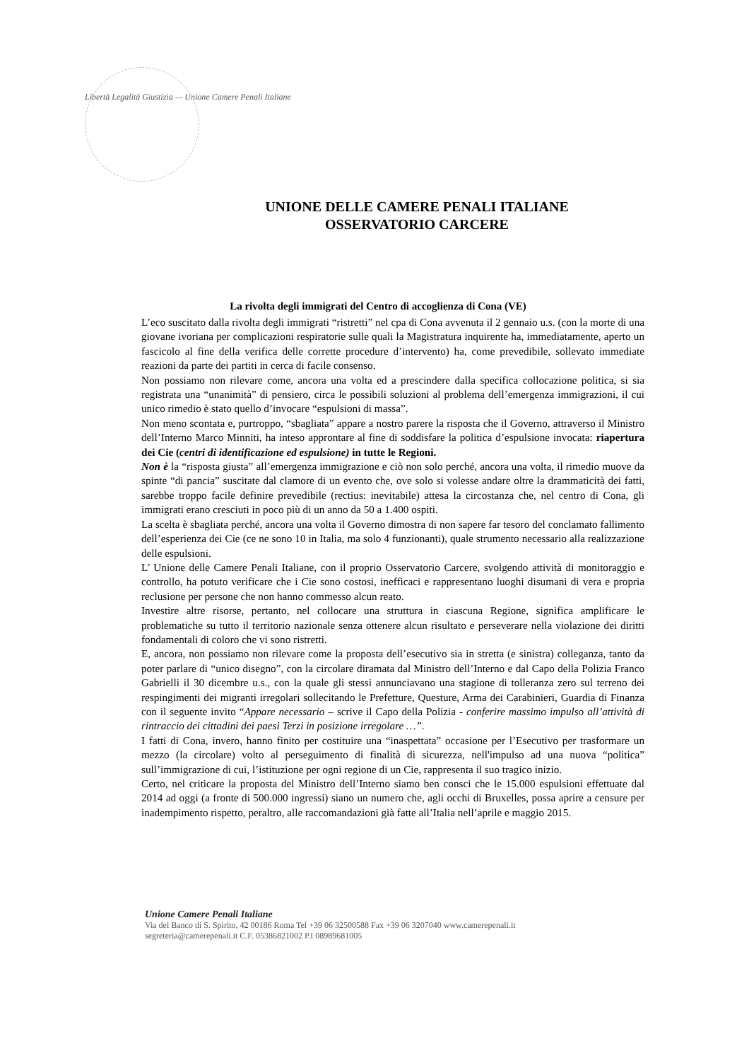Libertà Legalità Giustizia — Unione Camere Penali Italiane
UNIONE DELLE CAMERE PENALI ITALIANE
OSSERVATORIO CARCERE
La rivolta degli immigrati del Centro di accoglienza di Cona (VE)
L’eco suscitato dalla rivolta degli immigrati “ristretti” nel cpa di Cona avvenuta il 2 gennaio u.s. (con la morte di una giovane ivoriana per complicazioni respiratorie sulle quali la Magistratura inquirente ha, immediatamente, aperto un fascicolo al fine della verifica delle corrette procedure d’intervento) ha, come prevedibile, sollevato immediate reazioni da parte dei partiti in cerca di facile consenso.
Non possiamo non rilevare come, ancora una volta ed a prescindere dalla specifica collocazione politica, si sia registrata una “unanimità” di pensiero, circa le possibili soluzioni al problema dell’emergenza immigrazioni, il cui unico rimedio è stato quello d’invocare “espulsioni di massa”.
Non meno scontata e, purtroppo, “sbagliata” appare a nostro parere la risposta che il Governo, attraverso il Ministro dell’Interno Marco Minniti, ha inteso approntare al fine di soddisfare la politica d’espulsione invocata: riapertura dei Cie (centri di identificazione ed espulsione) in tutte le Regioni.
Non è la “risposta giusta” all’emergenza immigrazione e ciò non solo perché, ancora una volta, il rimedio muove da spinte “di pancia” suscitate dal clamore di un evento che, ove solo si volesse andare oltre la drammaticità dei fatti, sarebbe troppo facile definire prevedibile (rectius: inevitabile) attesa la circostanza che, nel centro di Cona, gli immigrati erano cresciuti in poco più di un anno da 50 a 1.400 ospiti.
La scelta è sbagliata perché, ancora una volta il Governo dimostra di non sapere far tesoro del conclamato fallimento dell’esperienza dei Cie (ce ne sono 10 in Italia, ma solo 4 funzionanti), quale strumento necessario alla realizzazione delle espulsioni.
L’ Unione delle Camere Penali Italiane, con il proprio Osservatorio Carcere, svolgendo attività di monitoraggio e controllo, ha potuto verificare che i Cie sono costosi, inefficaci e rappresentano luoghi disumani di vera e propria reclusione per persone che non hanno commesso alcun reato.
Investire altre risorse, pertanto, nel collocare una struttura in ciascuna Regione, significa amplificare le problematiche su tutto il territorio nazionale senza ottenere alcun risultato e perseverare nella violazione dei diritti fondamentali di coloro che vi sono ristretti.
E, ancora, non possiamo non rilevare come la proposta dell’esecutivo sia in stretta (e sinistra) colleganza, tanto da poter parlare di “unico disegno”, con la circolare diramata dal Ministro dell’Interno e dal Capo della Polizia Franco Gabrielli il 30 dicembre u.s., con la quale gli stessi annunciavano una stagione di tolleranza zero sul terreno dei respingimenti dei migranti irregolari sollecitando le Prefetture, Questure, Arma dei Carabinieri, Guardia di Finanza con il seguente invito “Appare necessario – scrive il Capo della Polizia - conferire massimo impulso all’attività di rintraccio dei cittadini dei paesi Terzi in posizione irregolare …”.
I fatti di Cona, invero, hanno finito per costituire una “inaspettata” occasione per l’Esecutivo per trasformare un mezzo (la circolare) volto al perseguimento di finalità di sicurezza, nell'impulso ad una nuova “politica” sull’immigrazione di cui, l’istituzione per ogni regione di un Cie, rappresenta il suo tragico inizio.
Certo, nel criticare la proposta del Ministro dell’Interno siamo ben consci che le 15.000 espulsioni effettuate dal 2014 ad oggi (a fronte di 500.000 ingressi) siano un numero che, agli occhi di Bruxelles, possa aprire a censure per inadempimento rispetto, peraltro, alle raccomandazioni già fatte all’Italia nell’aprile e maggio 2015.
Unione Camere Penali Italiane
Via del Banco di S. Spirito, 42 00186 Roma Tel +39 06 32500588 Fax +39 06 3207040 www.camerepenali.it
segreteria@camerepenali.it C.F. 05386821002 P.I 08989681005